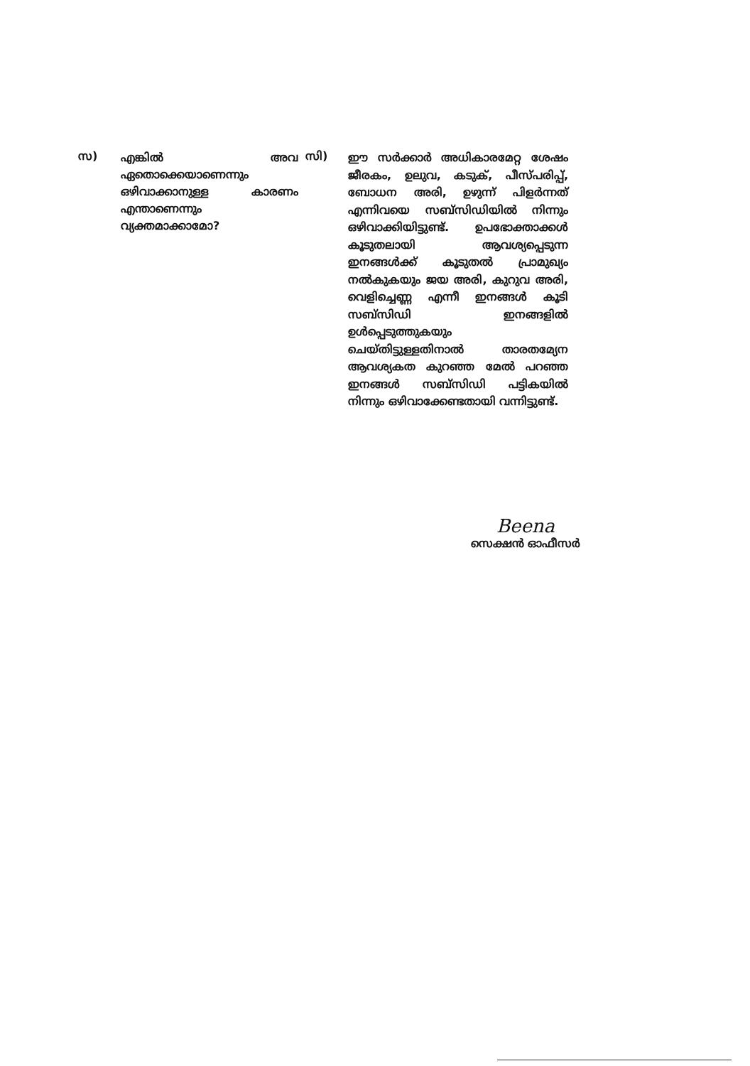സ)
എങ്കിൽ അവ ഏതൊക്കെയാണെന്നും ഒഴിവാക്കാനുള്ള കാരണം എന്താണെന്നും വ്യക്തമാക്കാമോ?
സി)
ഈ സർക്കാർ അധികാരമേറ്റ ശേഷം ജീരകം, ഉലുവ, കടുക്, പീസ്പരിപ്പ്, ബോധന അരി, ഉഴുന്ന് പിളർന്നത് എന്നിവയെ സബ്സിഡിയിൽ നിന്നും ഒഴിവാക്കിയിട്ടുണ്ട്. ഉപഭോക്താക്കൾ കൂടുതലായി ആവശ്യപ്പെടുന്ന ഇനങ്ങൾക്ക് കൂടുതൽ പ്രാമുഖ്യം നൽകുകയും ജയ അരി, കുറുവ അരി, വെളിച്ചെണ്ണ എന്നീ ഇനങ്ങൾ കൂടി സബ്സിഡി ഇനങ്ങളിൽ ഉൾപ്പെടുത്തുകയും ചെയ്തിട്ടുള്ളതിനാൽ താരതമ്യേന ആവശ്യകത കുറഞ്ഞ മേൽ പറഞ്ഞ ഇനങ്ങൾ സബ്സിഡി പട്ടികയിൽ നിന്നും ഒഴിവാക്കേണ്ടതായി വന്നിട്ടുണ്ട്.
Beena
സെക്ഷൻ ഓഫീസർ